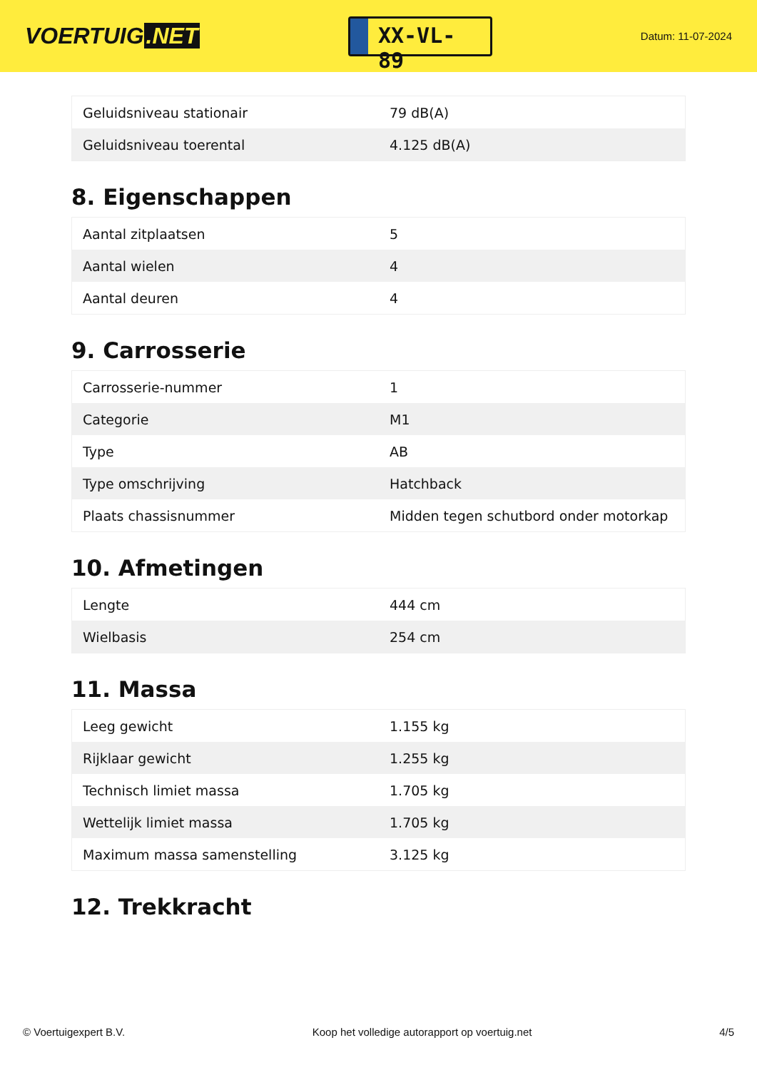VOERTUIG.NET
XX-VL-89
Datum: 11-07-2024
| Geluidsniveau stationair | 79 dB(A) |
| Geluidsniveau toerental | 4.125 dB(A) |
8. Eigenschappen
| Aantal zitplaatsen | 5 |
| Aantal wielen | 4 |
| Aantal deuren | 4 |
9. Carrosserie
| Carrosserie-nummer | 1 |
| Categorie | M1 |
| Type | AB |
| Type omschrijving | Hatchback |
| Plaats chassisnummer | Midden tegen schutbord onder motorkap |
10. Afmetingen
| Lengte | 444 cm |
| Wielbasis | 254 cm |
11. Massa
| Leeg gewicht | 1.155 kg |
| Rijklaar gewicht | 1.255 kg |
| Technisch limiet massa | 1.705 kg |
| Wettelijk limiet massa | 1.705 kg |
| Maximum massa samenstelling | 3.125 kg |
12. Trekkracht
© Voertuigexpert B.V. Koop het volledige autorapport op voertuig.net 4/5